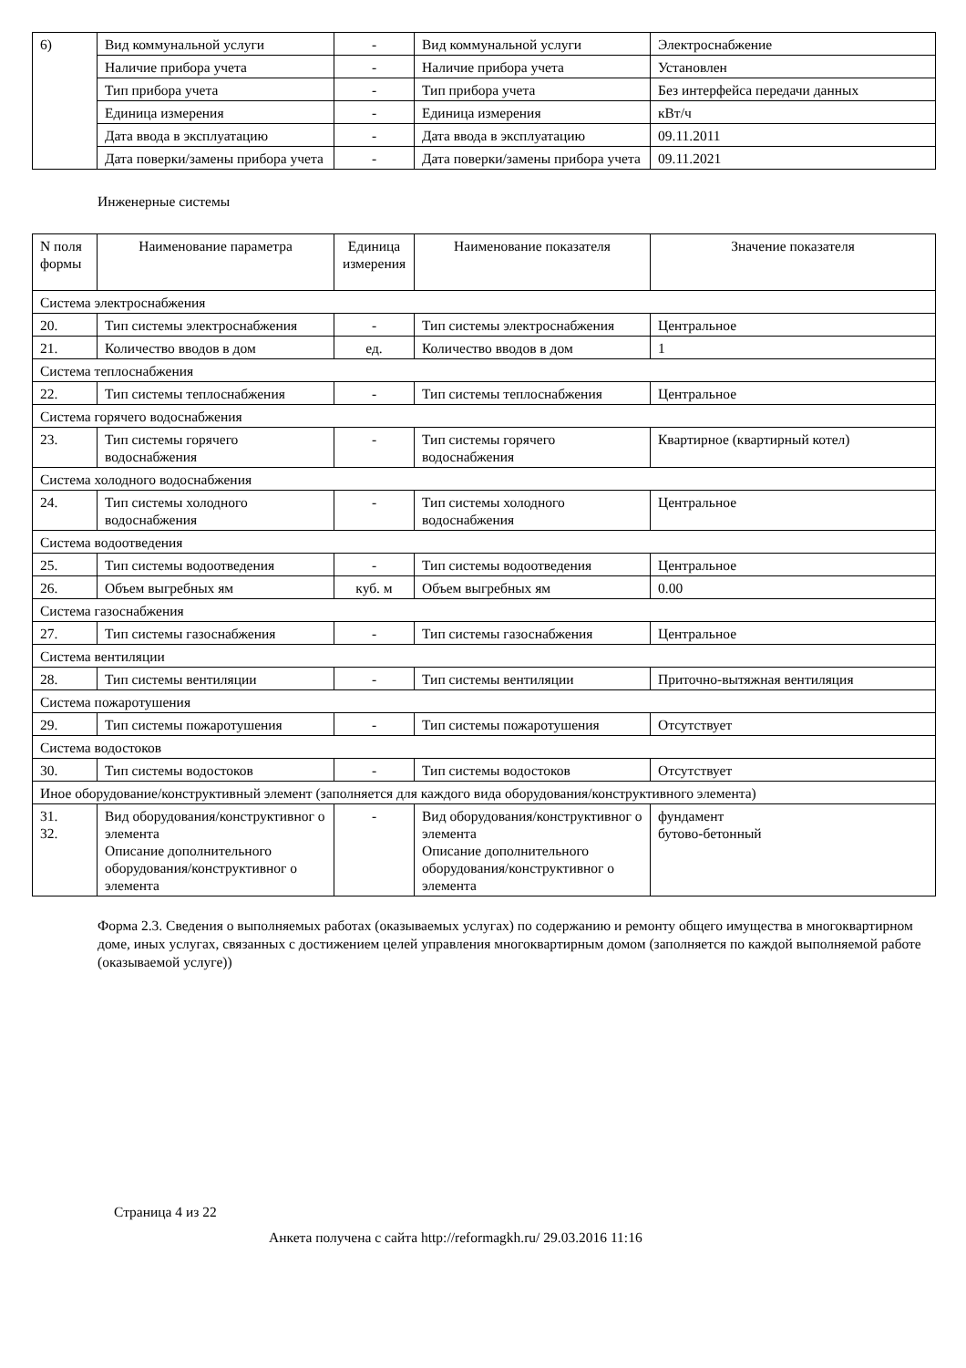| 6) | Вид коммунальной услуги | - | Вид коммунальной услуги | Электроснабжение |
| | Наличие прибора учета | - | Наличие прибора учета | Установлен |
| | Тип прибора учета | - | Тип прибора учета | Без интерфейса передачи данных |
| | Единица измерения | - | Единица измерения | кВт/ч |
| | Дата ввода в эксплуатацию | - | Дата ввода в эксплуатацию | 09.11.2011 |
| | Дата поверки/замены прибора учета | - | Дата поверки/замены прибора учета | 09.11.2021 |
Инженерные системы
| N поля формы | Наименование параметра | Единица измерения | Наименование показателя | Значение показателя |
| --- | --- | --- | --- | --- |
| Система электроснабжения | | | | |
| 20. | Тип системы электроснабжения | - | Тип системы электроснабжения | Центральное |
| 21. | Количество вводов в дом | ед. | Количество вводов в дом | 1 |
| Система теплоснабжения | | | | |
| 22. | Тип системы теплоснабжения | - | Тип системы теплоснабжения | Центральное |
| Система горячего водоснабжения | | | | |
| 23. | Тип системы горячего водоснабжения | - | Тип системы горячего водоснабжения | Квартирное (квартирный котел) |
| Система холодного водоснабжения | | | | |
| 24. | Тип системы холодного водоснабжения | - | Тип системы холодного водоснабжения | Центральное |
| Система водоотведения | | | | |
| 25. | Тип системы водоотведения | - | Тип системы водоотведения | Центральное |
| 26. | Объем выгребных ям | куб. м | Объем выгребных ям | 0.00 |
| Система газоснабжения | | | | |
| 27. | Тип системы газоснабжения | - | Тип системы газоснабжения | Центральное |
| Система вентиляции | | | | |
| 28. | Тип системы вентиляции | - | Тип системы вентиляции | Приточно-вытяжная вентиляция |
| Система пожаротушения | | | | |
| 29. | Тип системы пожаротушения | - | Тип системы пожаротушения | Отсутствует |
| Система водостоков | | | | |
| 30. | Тип системы водостоков | - | Тип системы водостоков | Отсутствует |
| Иное оборудование/конструктивный элемент (заполняется для каждого вида оборудования/конструктивного элемента) | | | | |
| 31. 32. | Вид оборудования/конструктивног о элемента Описание дополнительного оборудования/конструктивног о элемента | - | Вид оборудования/конструктивног о элемента Описание дополнительного оборудования/конструктивног о элемента | фундамент бутово-бетонный |
Форма 2.3. Сведения о выполняемых работах (оказываемых услугах) по содержанию и ремонту общего имущества в многоквартирном доме, иных услугах, связанных с достижением целей управления многоквартирным домом (заполняется по каждой выполняемой работе (оказываемой услуге))
Страница 4 из 22
Анкета получена с сайта http://reformagkh.ru/ 29.03.2016 11:16